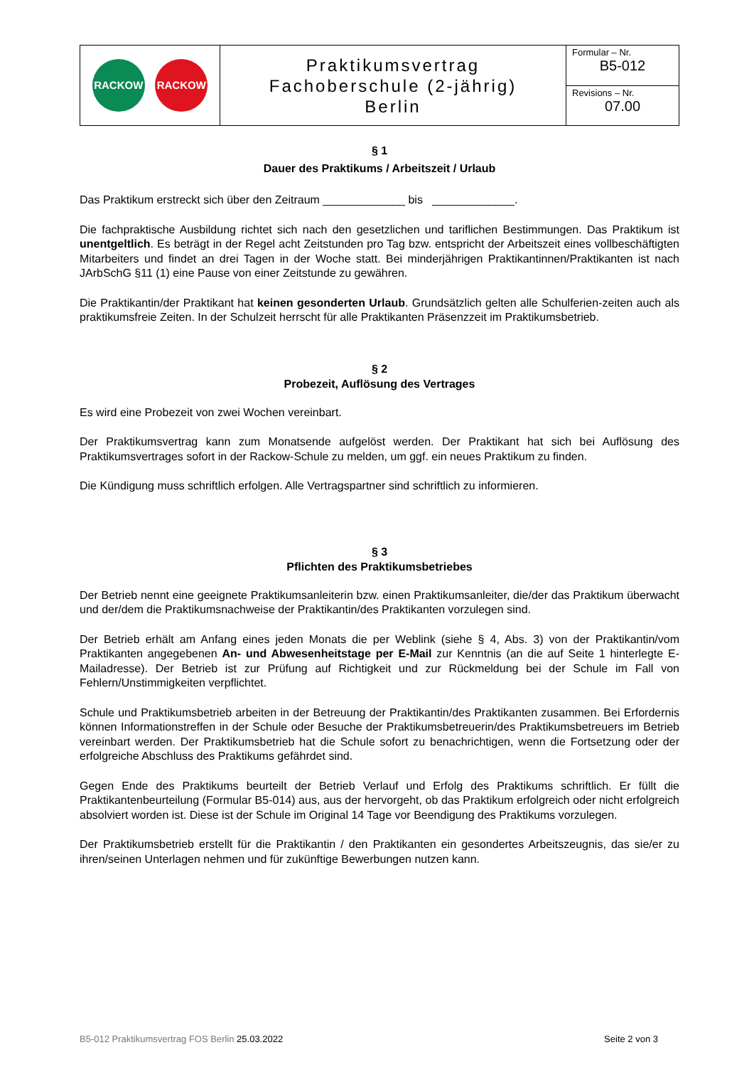| RACKOW RACKOW | Praktikumsvertrag Fachoberschule (2-jährig) Berlin | Formular – Nr. B5-012 |
| | | Revisions – Nr. 07.00 |
§ 1
Dauer des Praktikums / Arbeitszeit / Urlaub
Das Praktikum erstreckt sich über den Zeitraum _____________ bis _____________.
Die fachpraktische Ausbildung richtet sich nach den gesetzlichen und tariflichen Bestimmungen. Das Praktikum ist unentgeltlich. Es beträgt in der Regel acht Zeitstunden pro Tag bzw. entspricht der Arbeitszeit eines vollbeschäftigten Mitarbeiters und findet an drei Tagen in der Woche statt. Bei minderjährigen Praktikantinnen/Praktikanten ist nach JArbSchG §11 (1) eine Pause von einer Zeitstunde zu gewähren.
Die Praktikantin/der Praktikant hat keinen gesonderten Urlaub. Grundsätzlich gelten alle Schulferien-zeiten auch als praktikumsfreie Zeiten. In der Schulzeit herrscht für alle Praktikanten Präsenzzeit im Praktikumsbetrieb.
§ 2
Probezeit, Auflösung des Vertrages
Es wird eine Probezeit von zwei Wochen vereinbart.
Der Praktikumsvertrag kann zum Monatsende aufgelöst werden. Der Praktikant hat sich bei Auflösung des Praktikumsvertrages sofort in der Rackow-Schule zu melden, um ggf. ein neues Praktikum zu finden.
Die Kündigung muss schriftlich erfolgen. Alle Vertragspartner sind schriftlich zu informieren.
§ 3
Pflichten des Praktikumsbetriebes
Der Betrieb nennt eine geeignete Praktikumsanleiterin bzw. einen Praktikumsanleiter, die/der das Praktikum überwacht und der/dem die Praktikumsnachweise der Praktikantin/des Praktikanten vorzulegen sind.
Der Betrieb erhält am Anfang eines jeden Monats die per Weblink (siehe § 4, Abs. 3) von der Praktikantin/vom Praktikanten angegebenen An- und Abwesenheitstage per E-Mail zur Kenntnis (an die auf Seite 1 hinterlegte E-Mailadresse). Der Betrieb ist zur Prüfung auf Richtigkeit und zur Rückmeldung bei der Schule im Fall von Fehlern/Unstimmigkeiten verpflichtet.
Schule und Praktikumsbetrieb arbeiten in der Betreuung der Praktikantin/des Praktikanten zusammen. Bei Erfordernis können Informationstreffen in der Schule oder Besuche der Praktikumsbetreuerin/des Praktikumsbetreuers im Betrieb vereinbart werden. Der Praktikumsbetrieb hat die Schule sofort zu benachrichtigen, wenn die Fortsetzung oder der erfolgreiche Abschluss des Praktikums gefährdet sind.
Gegen Ende des Praktikums beurteilt der Betrieb Verlauf und Erfolg des Praktikums schriftlich. Er füllt die Praktikantenbeurteilung (Formular B5-014) aus, aus der hervorgeht, ob das Praktikum erfolgreich oder nicht erfolgreich absolviert worden ist. Diese ist der Schule im Original 14 Tage vor Beendigung des Praktikums vorzulegen.
Der Praktikumsbetrieb erstellt für die Praktikantin / den Praktikanten ein gesondertes Arbeitszeugnis, das sie/er zu ihren/seinen Unterlagen nehmen und für zukünftige Bewerbungen nutzen kann.
B5-012 Praktikumsvertrag FOS Berlin 25.03.2022 Seite 2 von 3